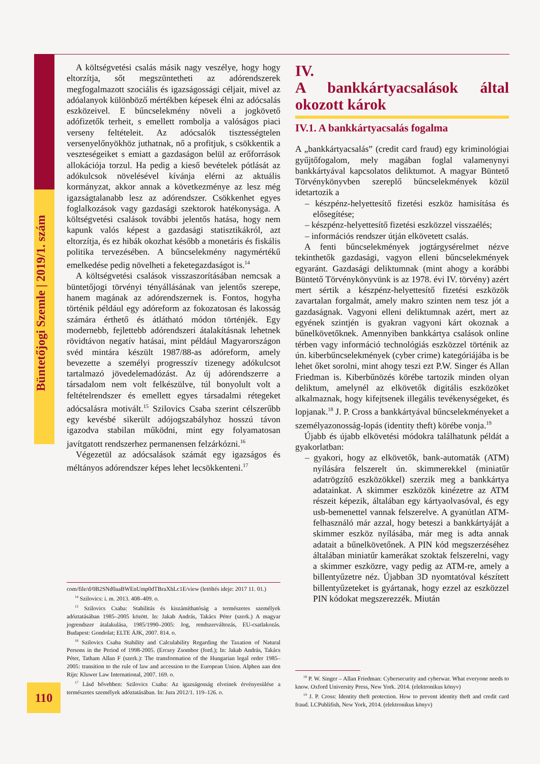Büntetőjogi Szemle | 2019/1. szám
A költségvetési csalás másik nagy veszélye, hogy hogy eltorzítja, sőt megszüntetheti az adórendszerek megfogalmazott szociális és igazságossági céljait, mivel az adóalanyok különböző mértékben képesek élni az adócsalás eszközeivel. E bűncselekmény növeli a jogkövető adófizetők terheit, s emellett rombolja a valóságos piaci verseny feltételeit. Az adócsalók tisztességtelen versenyelőnyökhöz juthatnak, nő a profitjuk, s csökkentik a veszteségeiket s emiatt a gazdaságon belül az erőforrások allokációja torzul. Ha pedig a kieső bevételek pótlását az adókulcsok növelésével kívánja elérni az aktuális kormányzat, akkor annak a következménye az lesz még igazságtalanabb lesz az adórendszer. Csökkenhet egyes foglalkozások vagy gazdasági szektorok hatékonysága. A költségvetési csalások további jelentős hatása, hogy nem kapunk valós képest a gazdasági statisztikákról, azt eltorzítja, és ez hibák okozhat később a monetáris és fiskális politika tervezésében. A bűncselekmény nagymértékű emelkedése pedig növelheti a feketegazdaságot is.<sup>14</sup>
A költségvetési csalások visszaszorításában nemcsak a büntetőjogi törvényi tényállásának van jelentős szerepe, hanem magának az adórendszernek is. Fontos, hogyha történik például egy adóreform az fokozatosan és lakosság számára érthető és átlátható módon történjék. Egy modernebb, fejlettebb adórendszeri átalakításnak lehetnek rövidtávon negatív hatásai, mint például Magyarországon svéd mintára készült 1987/88-as adóreform, amely bevezette a személyi progresszív tizenegy adókulcsot tartalmazó jövedelemadózást. Az új adórendszerre a társadalom nem volt felkészülve, túl bonyolult volt a feltételrendszer és emellett egyes társadalmi rétegeket adócsalásra motivált.<sup>15</sup> Szilovics Csaba szerint célszerűbb egy kevésbé sikerült adójogszabályhoz hosszú távon igazodva stabilan működni, mint egy folyamatosan javítgatott rendszerhez permanensen felzárkózni.<sup>16</sup>
Végezetül az adócsalások számát egy igazságos és méltányos adórendszer képes lehet lecsökkenteni.<sup>17</sup>
com/file/d/0B2SNd0aaBWEnUmp0dTBraXhLc1E/view (letöltés ideje: 2017 11. 01.)
<sup>14</sup> Szilovics: i. m. 2013. 408–409. o.
<sup>15</sup> Szilovics Csaba: Stabilitás és kiszámíthatóság a természetes személyek adóztatásában 1985–2005 között. In: Jakab András, Takács Péter (szerk.) A magyar jogrendszer átalakulása, 1985/1990–2005: Jog, rendszerváltozás, EU-csatlakozás. Budapest: Gondolat; ELTE ÁJK, 2007. 814. o.
<sup>16</sup> Szilovics Csaba Stability and Calculability Regarding the Taxation of Natural Persons in the Period of 1998-2005. (Ercsey Zsombor (ford.); In: Jakab András, Takács Péter, Tatham Allan F (szerk.): The transformation of the Hungarian legal order 1985–2005: transition to the rule of law and accession to the European Union. Alphen aan den Rijn: Kluwer Law International, 2007. 169. o.
<sup>17</sup> Lásd bővebben: Szilovics Csaba: Az igazságosság elveinek érvényesülése a természetes személyek adóztatásában. In: Jura 2012/1. 119–126. o.
IV.
A bankkártyacsalások által okozott károk
IV.1. A bankkártyacsalás fogalma
A „bankkártyacsalás” (credit card fraud) egy kriminológiai gyűjtőfogalom, mely magában foglal valamenynyi bankkártyával kapcsolatos deliktumot. A magyar Büntető Törvénykönyvben szereplő bűncselekmények közül idetartozik a
– készpénz-helyettesítő fizetési eszköz hamisítása és elősegítése;
– készpénz-helyettesítő fizetési eszközzel visszaélés;
– információs rendszer útján elkövetett csalás.
A fenti bűncselekmények jogtárgysérelmet nézve tekinthetők gazdasági, vagyon elleni bűncselekmények egyaránt. Gazdasági deliktumnak (mint ahogy a korábbi Büntető Törvénykönyvünk is az 1978. évi IV. törvény) azért mert sértik a készpénz-helyettesítő fizetési eszközök zavartalan forgalmát, amely makro szinten nem tesz jót a gazdaságnak. Vagyoni elleni deliktumnak azért, mert az egyének szintjén is gyakran vagyoni kárt okoznak a bűnelkövetőknek. Amennyiben bankkártya csalások online térben vagy információ technológiás eszközzel történik az ún. kiberbűncselekmények (cyber crime) kategóriájába is be lehet őket sorolni, mint ahogy teszi ezt P.W. Singer és Allan Friedman is. Kiberbűnözés körébe tartozik minden olyan deliktum, amelynél az elkövetők digitális eszközöket alkalmaznak, hogy kifejtsenek illegális tevékenységeket, és lopjanak.<sup>18</sup> J. P. Cross a bankkártyával bűncselekményeket a személyazonosság-lopás (identity theft) körébe vonja.<sup>19</sup>
Újabb és újabb elkövetési módokra találhatunk példát a gyakorlatban:
– gyakori, hogy az elkövetők, bank-automaták (ATM) nyílására felszerelt ún. skimmerekkel (miniatűr adatrögzítő eszközökkel) szerzik meg a bankkártya adatainkat. A skimmer eszközök kinézetre az ATM részeit képezik, általában egy kártyaolvasóval, és egy usb-bemenettel vannak felszerelve. A gyanútlan ATM-felhasználó már azzal, hogy beteszi a bankkártyáját a skimmer eszköz nyílásába, már meg is adta annak adatait a bűnelkövetőnek. A PIN kód megszerzéséhez általában miniatűr kamerákat szoktak felszerelni, vagy a skimmer eszközre, vagy pedig az ATM-re, amely a billentyűzetre néz. Újabban 3D nyomtatóval készített billentyűzeteket is gyártanak, hogy ezzel az eszközzel PIN kódokat megszerezzék. Miután
<sup>18</sup> P. W. Singer – Allan Friedman: Cybersecurity and cyberwar. What everyone needs to know. Oxford University Press, New York. 2014. (elektronikus könyv)
<sup>19</sup> J. P. Cross: Identity theft protection. How to prevent identity theft and credit card fraud. LCPublifish, New York, 2014. (elektronikus könyv)
110